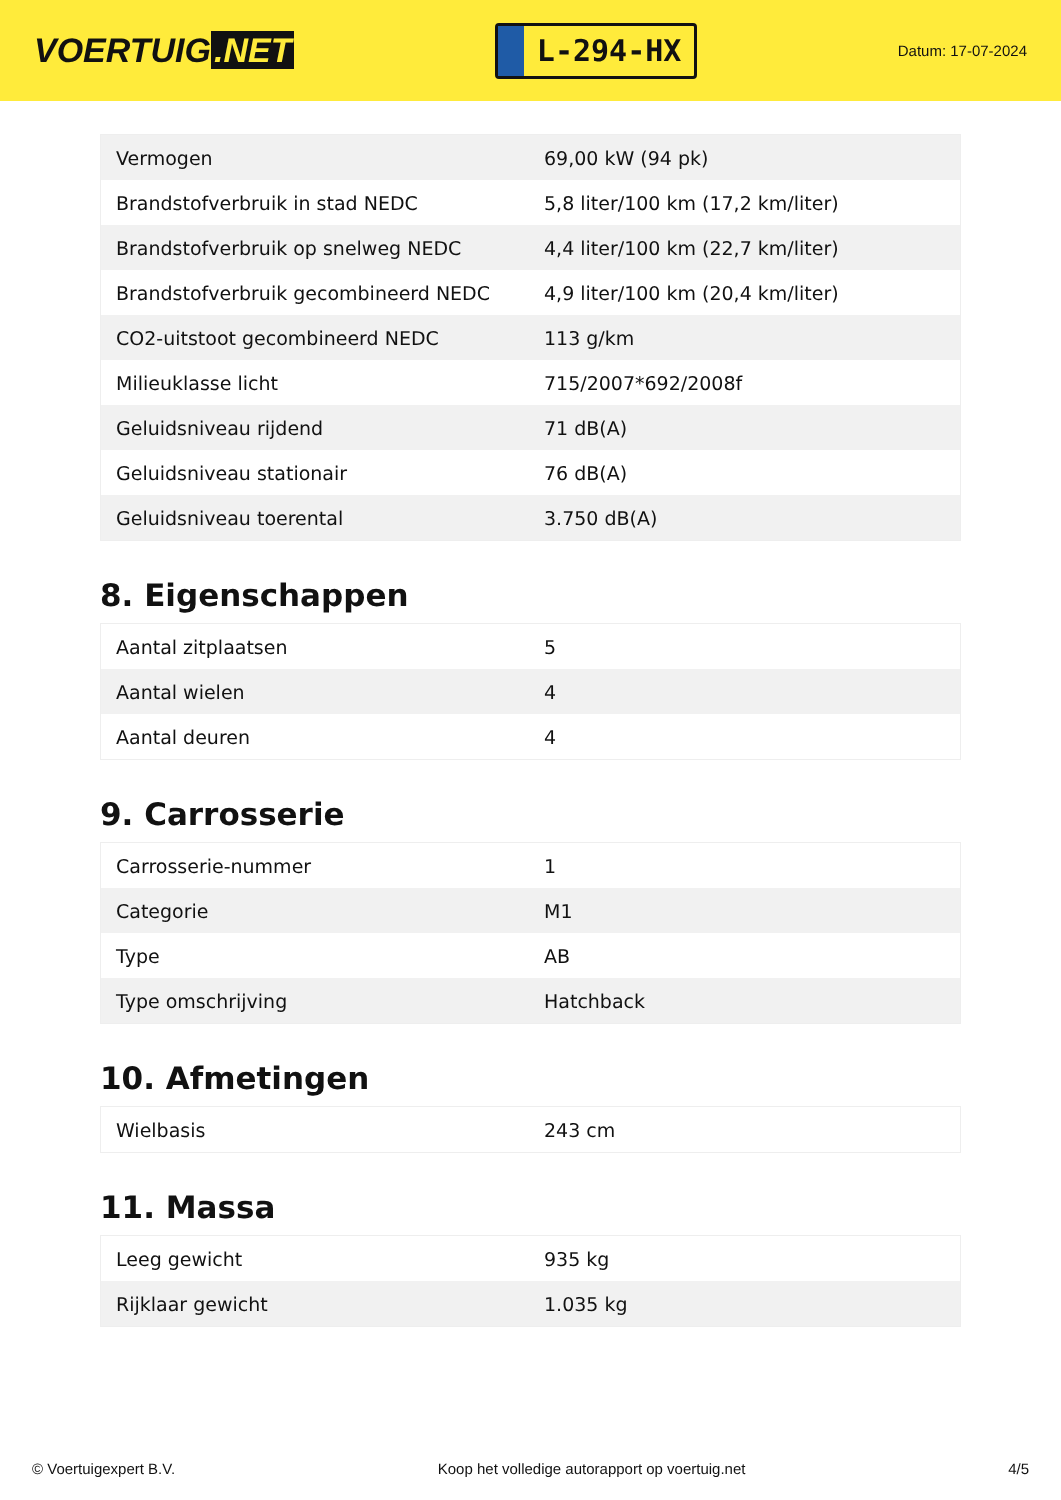VOERTUIG.NET
L-294-HX
Datum: 17-07-2024
| Vermogen | 69,00 kW (94 pk) |
| Brandstofverbruik in stad NEDC | 5,8 liter/100 km (17,2 km/liter) |
| Brandstofverbruik op snelweg NEDC | 4,4 liter/100 km (22,7 km/liter) |
| Brandstofverbruik gecombineerd NEDC | 4,9 liter/100 km (20,4 km/liter) |
| CO2-uitstoot gecombineerd NEDC | 113 g/km |
| Milieuklasse licht | 715/2007*692/2008f |
| Geluidsniveau rijdend | 71 dB(A) |
| Geluidsniveau stationair | 76 dB(A) |
| Geluidsniveau toerental | 3.750 dB(A) |
8. Eigenschappen
| Aantal zitplaatsen | 5 |
| Aantal wielen | 4 |
| Aantal deuren | 4 |
9. Carrosserie
| Carrosserie-nummer | 1 |
| Categorie | M1 |
| Type | AB |
| Type omschrijving | Hatchback |
10. Afmetingen
| Wielbasis | 243 cm |
11. Massa
| Leeg gewicht | 935 kg |
| Rijklaar gewicht | 1.035 kg |
© Voertuigexpert B.V. Koop het volledige autorapport op voertuig.net 4/5